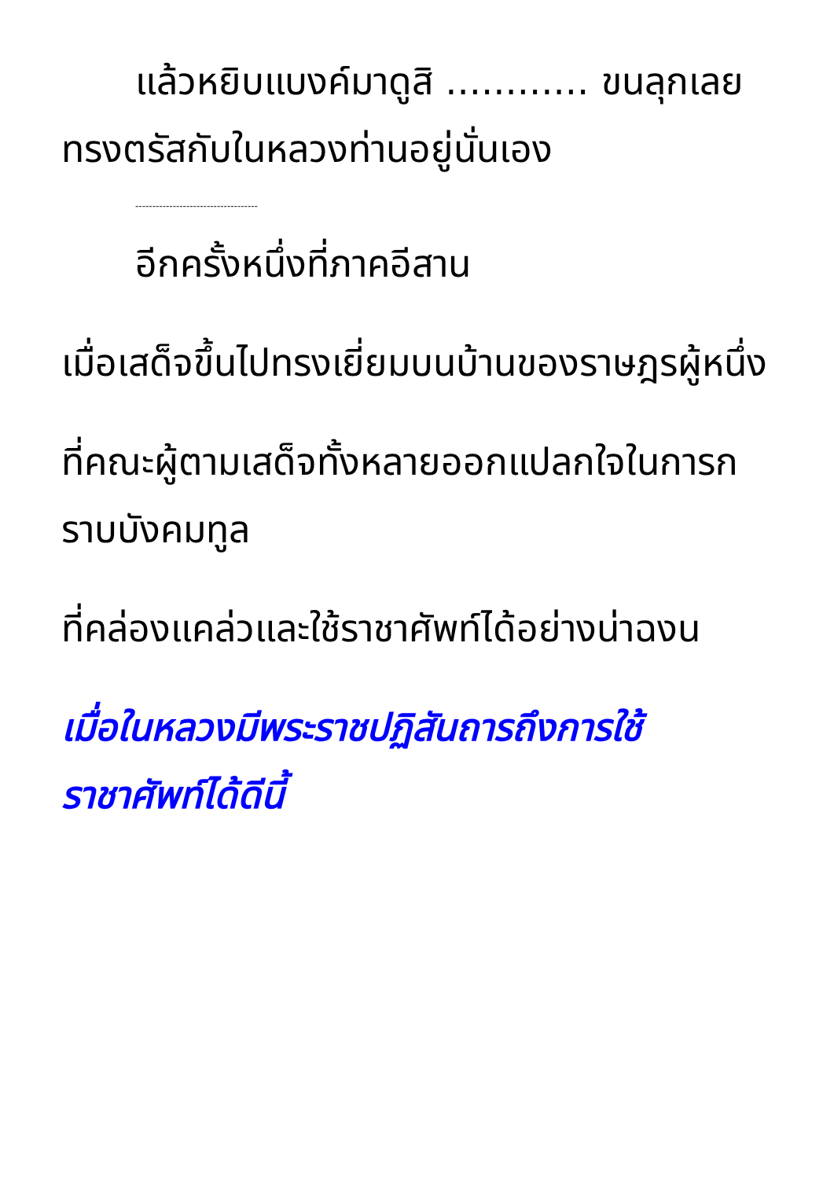แล้วหยิบแบงค์มาดูสิ ............ ขนลุกเลย
ทรงตรัสกับในหลวงท่านอยู่นั่นเอง
------------------------------------
อีกครั้งหนึ่งที่ภาคอีสาน
เมื่อเสด็จขึ้นไปทรงเยี่ยมบนบ้านของราษฎรผู้หนึ่ง
ที่คณะผู้ตามเสด็จทั้งหลายออกแปลกใจในการกราบบังคมทูล
ที่คล่องแคล่วและใช้ราชาศัพท์ได้อย่างน่าฉงน
เมื่อในหลวงมีพระราชปฏิสันถารถึงการใช้ราชาศัพท์ได้ดีนี้